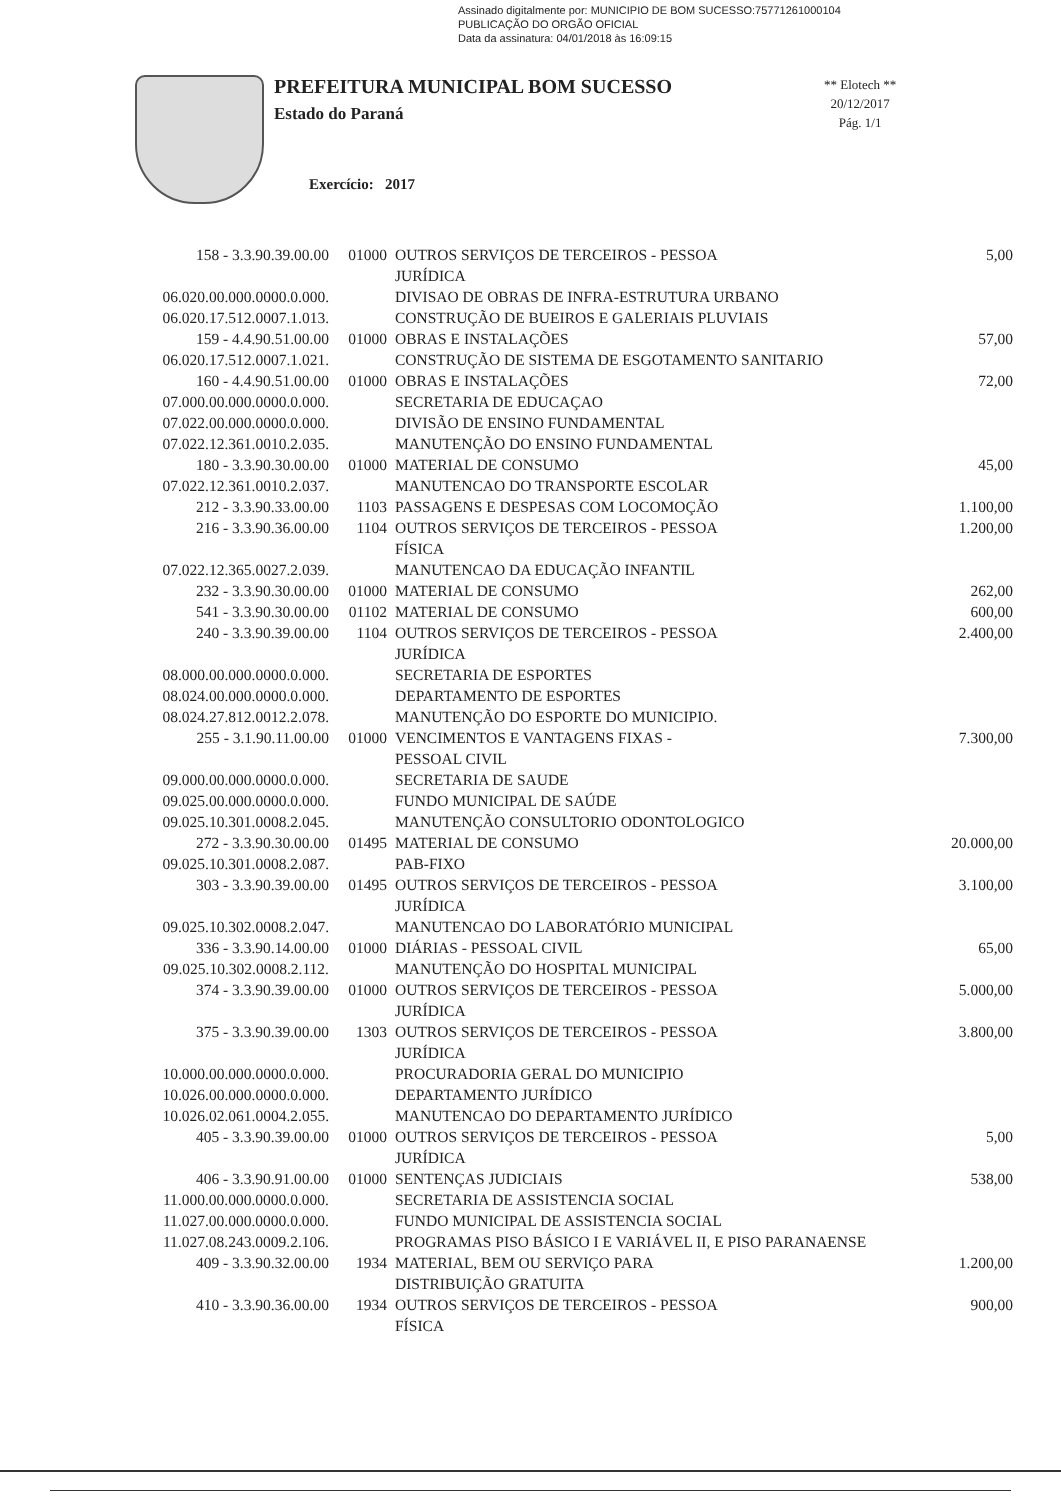Assinado digitalmente por: MUNICIPIO DE BOM SUCESSO:75771261000104
PUBLICAÇÃO DO ORGÃO OFICIAL
Data da assinatura: 04/01/2018 às 16:09:15
PREFEITURA MUNICIPAL BOM SUCESSO
Estado do Paraná
Exercício: 2017
** Elotech **
20/12/2017
Pág. 1/1
| 158 - 3.3.90.39.00.00 | 01000 | OUTROS SERVIÇOS DE TERCEIROS - PESSOA JURÍDICA | 5,00 |
| 06.020.00.000.0000.0.000. | | DIVISAO DE OBRAS DE INFRA-ESTRUTURA URBANO | |
| 06.020.17.512.0007.1.013. | | CONSTRUÇÃO DE BUEIROS E GALERIAIS PLUVIAIS | |
| 159 - 4.4.90.51.00.00 | 01000 | OBRAS E INSTALAÇÕES | 57,00 |
| 06.020.17.512.0007.1.021. | | CONSTRUÇÃO DE SISTEMA DE ESGOTAMENTO SANITARIO | |
| 160 - 4.4.90.51.00.00 | 01000 | OBRAS E INSTALAÇÕES | 72,00 |
| 07.000.00.000.0000.0.000. | | SECRETARIA DE EDUCAÇAO | |
| 07.022.00.000.0000.0.000. | | DIVISÃO DE ENSINO FUNDAMENTAL | |
| 07.022.12.361.0010.2.035. | | MANUTENÇÃO DO ENSINO FUNDAMENTAL | |
| 180 - 3.3.90.30.00.00 | 01000 | MATERIAL DE CONSUMO | 45,00 |
| 07.022.12.361.0010.2.037. | | MANUTENCAO DO TRANSPORTE ESCOLAR | |
| 212 - 3.3.90.33.00.00 | 1103 | PASSAGENS E DESPESAS COM LOCOMOÇÃO | 1.100,00 |
| 216 - 3.3.90.36.00.00 | 1104 | OUTROS SERVIÇOS DE TERCEIROS - PESSOA FÍSICA | 1.200,00 |
| 07.022.12.365.0027.2.039. | | MANUTENCAO DA EDUCAÇÃO INFANTIL | |
| 232 - 3.3.90.30.00.00 | 01000 | MATERIAL DE CONSUMO | 262,00 |
| 541 - 3.3.90.30.00.00 | 01102 | MATERIAL DE CONSUMO | 600,00 |
| 240 - 3.3.90.39.00.00 | 1104 | OUTROS SERVIÇOS DE TERCEIROS - PESSOA JURÍDICA | 2.400,00 |
| 08.000.00.000.0000.0.000. | | SECRETARIA DE ESPORTES | |
| 08.024.00.000.0000.0.000. | | DEPARTAMENTO DE ESPORTES | |
| 08.024.27.812.0012.2.078. | | MANUTENÇÃO DO ESPORTE DO MUNICIPIO. | |
| 255 - 3.1.90.11.00.00 | 01000 | VENCIMENTOS E VANTAGENS FIXAS - PESSOAL CIVIL | 7.300,00 |
| 09.000.00.000.0000.0.000. | | SECRETARIA DE SAUDE | |
| 09.025.00.000.0000.0.000. | | FUNDO MUNICIPAL DE SAÚDE | |
| 09.025.10.301.0008.2.045. | | MANUTENÇÃO CONSULTORIO ODONTOLOGICO | |
| 272 - 3.3.90.30.00.00 | 01495 | MATERIAL DE CONSUMO | 20.000,00 |
| 09.025.10.301.0008.2.087. | | PAB-FIXO | |
| 303 - 3.3.90.39.00.00 | 01495 | OUTROS SERVIÇOS DE TERCEIROS - PESSOA JURÍDICA | 3.100,00 |
| 09.025.10.302.0008.2.047. | | MANUTENCAO DO LABORATÓRIO MUNICIPAL | |
| 336 - 3.3.90.14.00.00 | 01000 | DIÁRIAS - PESSOAL CIVIL | 65,00 |
| 09.025.10.302.0008.2.112. | | MANUTENÇÃO DO HOSPITAL MUNICIPAL | |
| 374 - 3.3.90.39.00.00 | 01000 | OUTROS SERVIÇOS DE TERCEIROS - PESSOA JURÍDICA | 5.000,00 |
| 375 - 3.3.90.39.00.00 | 1303 | OUTROS SERVIÇOS DE TERCEIROS - PESSOA JURÍDICA | 3.800,00 |
| 10.000.00.000.0000.0.000. | | PROCURADORIA GERAL DO MUNICIPIO | |
| 10.026.00.000.0000.0.000. | | DEPARTAMENTO JURÍDICO | |
| 10.026.02.061.0004.2.055. | | MANUTENCAO DO DEPARTAMENTO JURÍDICO | |
| 405 - 3.3.90.39.00.00 | 01000 | OUTROS SERVIÇOS DE TERCEIROS - PESSOA JURÍDICA | 5,00 |
| 406 - 3.3.90.91.00.00 | 01000 | SENTENÇAS JUDICIAIS | 538,00 |
| 11.000.00.000.0000.0.000. | | SECRETARIA DE ASSISTENCIA SOCIAL | |
| 11.027.00.000.0000.0.000. | | FUNDO MUNICIPAL DE ASSISTENCIA SOCIAL | |
| 11.027.08.243.0009.2.106. | | PROGRAMAS PISO BÁSICO I E VARIÁVEL II, E PISO PARANAENSE | |
| 409 - 3.3.90.32.00.00 | 1934 | MATERIAL, BEM OU SERVIÇO PARA DISTRIBUIÇÃO GRATUITA | 1.200,00 |
| 410 - 3.3.90.36.00.00 | 1934 | OUTROS SERVIÇOS DE TERCEIROS - PESSOA FÍSICA | 900,00 |